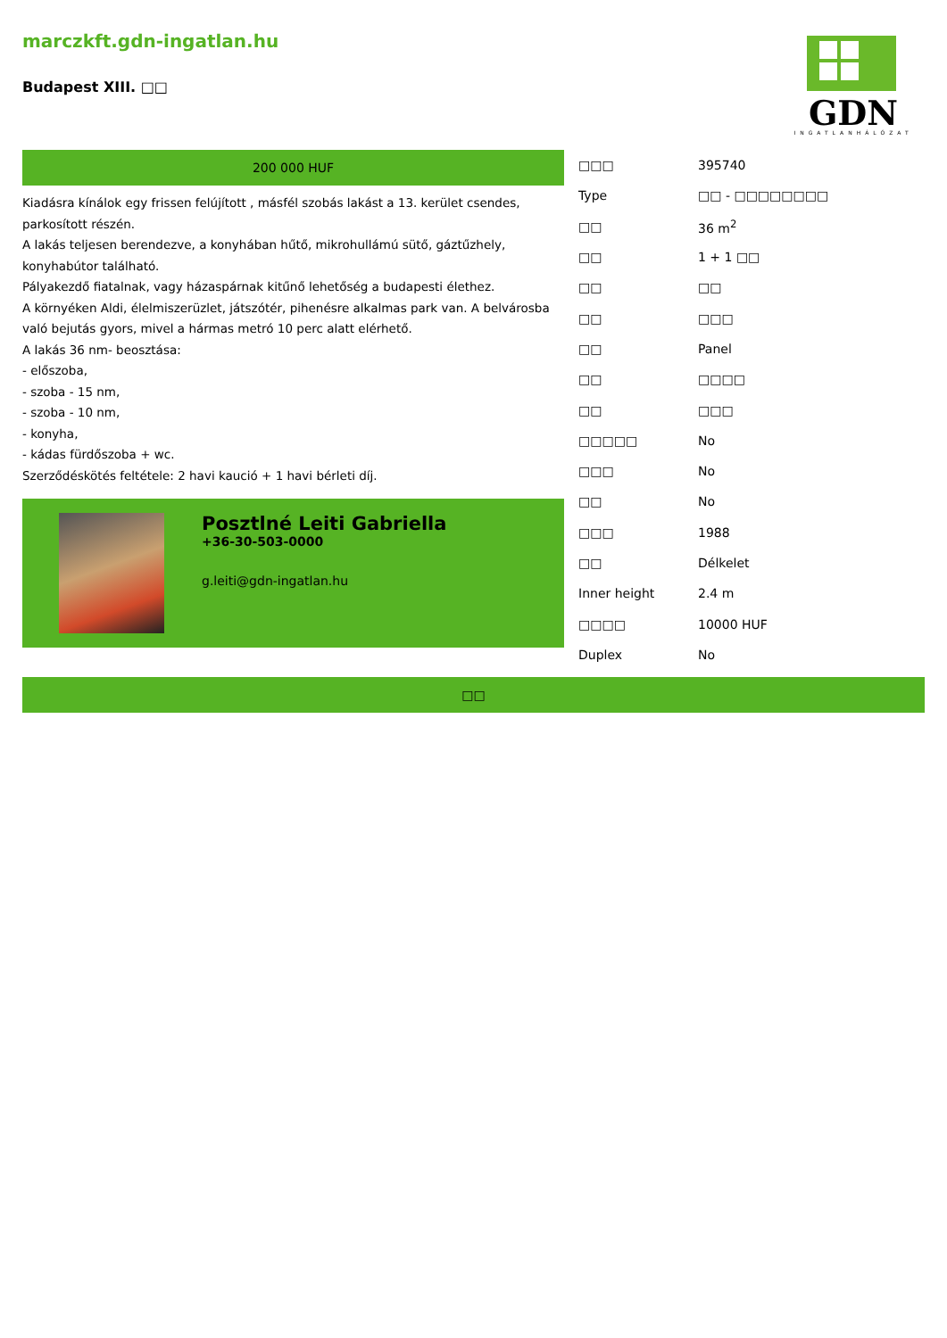marczkft.gdn-ingatlan.hu
Budapest XIII. □□
GDN
INGATLANHÁLÓZAT
200 000 HUF
Kiadásra kínálok egy frissen felújított , másfél szobás lakást a 13. kerület csendes, parkosított részén.
A lakás teljesen berendezve, a konyhában hűtő, mikrohullámú sütő, gáztűzhely, konyhabútor található.
Pályakezdő fiatalnak, vagy házaspárnak kitűnő lehetőség a budapesti élethez.
A környéken Aldi, élelmiszerüzlet, játszótér, pihenésre alkalmas park van. A belvárosba való bejutás gyors, mivel a hármas metró 10 perc alatt elérhető.
A lakás 36 nm- beosztása:
- előszoba,
- szoba - 15 nm,
- szoba - 10 nm,
- konyha,
- kádas fürdőszoba + wc.
Szerződéskötés feltétele: 2 havi kaució + 1 havi bérleti díj.
Posztlné Leiti Gabriella
+36-30-503-0000
g.leiti@gdn-ingatlan.hu
| □□□ | 395740 |
| Type | □□ - □□□□□□□□ |
| □□ | 36 m<sup>2</sup> |
| □□ | 1 + 1 □□ |
| □□ | □□ |
| □□ | □□□ |
| □□ | Panel |
| □□ | □□□□ |
| □□ | □□□ |
| □□□□□ | No |
| □□□ | No |
| □□ | No |
| □□□ | 1988 |
| □□ | Délkelet |
| Inner height | 2.4 m |
| □□□□ | 10000 HUF |
| Duplex | No |
□□